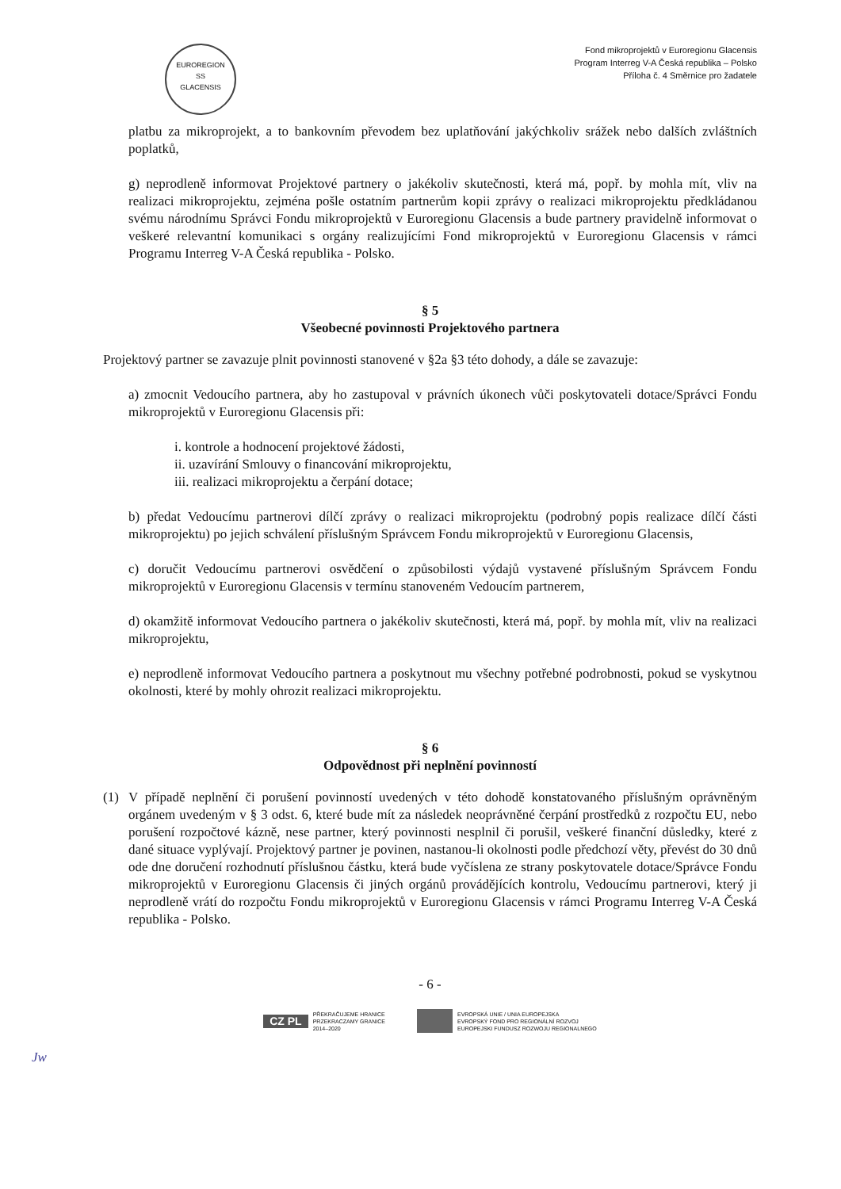EUROREGION
SS
GLACENSIS
Fond mikroprojektů v Euroregionu Glacensis
Program Interreg V-A Česká republika – Polsko
Příloha č. 4 Směrnice pro žadatele
platbu za mikroprojekt, a to bankovním převodem bez uplatňování jakýchkoliv srážek nebo dalších zvláštních poplatků,
g) neprodleně informovat Projektové partnery o jakékoliv skutečnosti, která má, popř. by mohla mít, vliv na realizaci mikroprojektu, zejména pošle ostatním partnerům kopii zprávy o realizaci mikroprojektu předkládanou svému národnímu Správci Fondu mikroprojektů v Euroregionu Glacensis a bude partnery pravidelně informovat o veškeré relevantní komunikaci s orgány realizujícími Fond mikroprojektů v Euroregionu Glacensis v rámci Programu Interreg V-A Česká republika - Polsko.
§ 5
Všeobecné povinnosti Projektového partnera
Projektový partner se zavazuje plnit povinnosti stanovené v §2a §3 této dohody, a dále se zavazuje:
a) zmocnit Vedoucího partnera, aby ho zastupoval v právních úkonech vůči poskytovateli dotace/Správci Fondu mikroprojektů v Euroregionu Glacensis při:
i. kontrole a hodnocení projektové žádosti,
ii. uzavírání Smlouvy o financování mikroprojektu,
iii. realizaci mikroprojektu a čerpání dotace;
b) předat Vedoucímu partnerovi dílčí zprávy o realizaci mikroprojektu (podrobný popis realizace dílčí části mikroprojektu) po jejich schválení příslušným Správcem Fondu mikroprojektů v Euroregionu Glacensis,
c) doručit Vedoucímu partnerovi osvědčení o způsobilosti výdajů vystavené příslušným Správcem Fondu mikroprojektů v Euroregionu Glacensis v termínu stanoveném Vedoucím partnerem,
d) okamžitě informovat Vedoucího partnera o jakékoliv skutečnosti, která má, popř. by mohla mít, vliv na realizaci mikroprojektu,
e) neprodleně informovat Vedoucího partnera a poskytnout mu všechny potřebné podrobnosti, pokud se vyskytnou okolnosti, které by mohly ohrozit realizaci mikroprojektu.
§ 6
Odpovědnost při neplnění povinností
(1) V případě neplnění či porušení povinností uvedených v této dohodě konstatovaného příslušným oprávněným orgánem uvedeným v § 3 odst. 6, které bude mít za následek neoprávněné čerpání prostředků z rozpočtu EU, nebo porušení rozpočtové kázně, nese partner, který povinnosti nesplnil či porušil, veškeré finanční důsledky, které z dané situace vyplývají. Projektový partner je povinen, nastanou-li okolnosti podle předchozí věty, převést do 30 dnů ode dne doručení rozhodnutí příslušnou částku, která bude vyčíslena ze strany poskytovatele dotace/Správce Fondu mikroprojektů v Euroregionu Glacensis či jiných orgánů provádějících kontrolu, Vedoucímu partnerovi, který ji neprodleně vrátí do rozpočtu Fondu mikroprojektů v Euroregionu Glacensis v rámci Programu Interreg V-A Česká republika - Polsko.
- 6 -
CZ PL PŘEKRAČUJEME HRANICE
PRZEKRACZAMY GRANICE
2014–2020
EVROPSKÁ UNIE / UNIA EUROPEJSKA
EVROPSKÝ FOND PRO REGIONÁLNÍ ROZVOJ
EUROPEJSKI FUNDUSZ ROZWOJU REGIONALNEGO
Jw